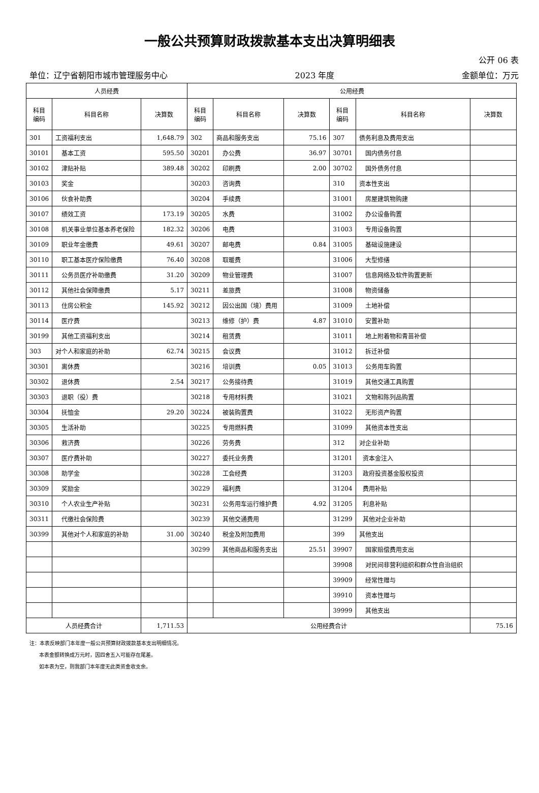一般公共预算财政拨款基本支出决算明细表
公开 06 表
单位：辽宁省朝阳市城市管理服务中心 2023 年度 金额单位：万元
| 人员经费 | | | 公用经费 | | | | | |
| --- | --- | --- | --- | --- | --- | --- | --- | --- |
| 科目 编码 | 科目名称 | 决算数 | 科目 编码 | 科目名称 | 决算数 | 科目 编码 | 科目名称 | 决算数 |
| 301 | 工资福利支出 | 1,648.79 | 302 | 商品和服务支出 | 75.16 | 307 | 债务利息及费用支出 | |
| 30101 | 基本工资 | 595.50 | 30201 | 办公费 | 36.97 | 30701 | 国内债务付息 | |
| 30102 | 津贴补贴 | 389.48 | 30202 | 印刷费 | 2.00 | 30702 | 国外债务付息 | |
| 30103 | 奖金 | | 30203 | 咨询费 | | 310 | 资本性支出 | |
| 30106 | 伙食补助费 | | 30204 | 手续费 | | 31001 | 房屋建筑物购建 | |
| 30107 | 绩效工资 | 173.19 | 30205 | 水费 | | 31002 | 办公设备购置 | |
| 30108 | 机关事业单位基本养老保险 | 182.32 | 30206 | 电费 | | 31003 | 专用设备购置 | |
| 30109 | 职业年金缴费 | 49.61 | 30207 | 邮电费 | 0.84 | 31005 | 基础设施建设 | |
| 30110 | 职工基本医疗保险缴费 | 76.40 | 30208 | 取暖费 | | 31006 | 大型修缮 | |
| 30111 | 公务员医疗补助缴费 | 31.20 | 30209 | 物业管理费 | | 31007 | 信息网络及软件购置更新 | |
| 30112 | 其他社会保障缴费 | 5.17 | 30211 | 差旅费 | | 31008 | 物资储备 | |
| 30113 | 住房公积金 | 145.92 | 30212 | 因公出国（境）费用 | | 31009 | 土地补偿 | |
| 30114 | 医疗费 | | 30213 | 维修（护）费 | 4.87 | 31010 | 安置补助 | |
| 30199 | 其他工资福利支出 | | 30214 | 租赁费 | | 31011 | 地上附着物和青苗补偿 | |
| 303 | 对个人和家庭的补助 | 62.74 | 30215 | 会议费 | | 31012 | 拆迁补偿 | |
| 30301 | 离休费 | | 30216 | 培训费 | 0.05 | 31013 | 公务用车购置 | |
| 30302 | 退休费 | 2.54 | 30217 | 公务接待费 | | 31019 | 其他交通工具购置 | |
| 30303 | 退职（役）费 | | 30218 | 专用材料费 | | 31021 | 文物和陈列品购置 | |
| 30304 | 抚恤金 | 29.20 | 30224 | 被装购置费 | | 31022 | 无形资产购置 | |
| 30305 | 生活补助 | | 30225 | 专用燃料费 | | 31099 | 其他资本性支出 | |
| 30306 | 救济费 | | 30226 | 劳务费 | | 312 | 对企业补助 | |
| 30307 | 医疗费补助 | | 30227 | 委托业务费 | | 31201 | 资本金注入 | |
| 30308 | 助学金 | | 30228 | 工会经费 | | 31203 | 政府投资基金股权投资 | |
| 30309 | 奖励金 | | 30229 | 福利费 | | 31204 | 费用补贴 | |
| 30310 | 个人农业生产补贴 | | 30231 | 公务用车运行维护费 | 4.92 | 31205 | 利息补贴 | |
| 30311 | 代缴社会保险费 | | 30239 | 其他交通费用 | | 31299 | 其他对企业补助 | |
| 30399 | 其他对个人和家庭的补助 | 31.00 | 30240 | 税金及附加费用 | | 399 | 其他支出 | |
| | | | 30299 | 其他商品和服务支出 | 25.51 | 39907 | 国家赔偿费用支出 | |
| | | | | | | 39908 | 对民间非营利组织和群众性自治组织 | |
| | | | | | | 39909 | 经常性赠与 | |
| | | | | | | 39910 | 资本性赠与 | |
| | | | | | | 39999 | 其他支出 | |
| 人员经费合计 | | 1,711.53 | 公用经费合计 | | | | | 75.16 |
注：本表反映部门本年度一般公共预算财政拨款基本支出明细情况。
本表金额转换成万元时，因四舍五入可能存在尾差。
如本表为空，则我部门本年度无此类资金收支余。